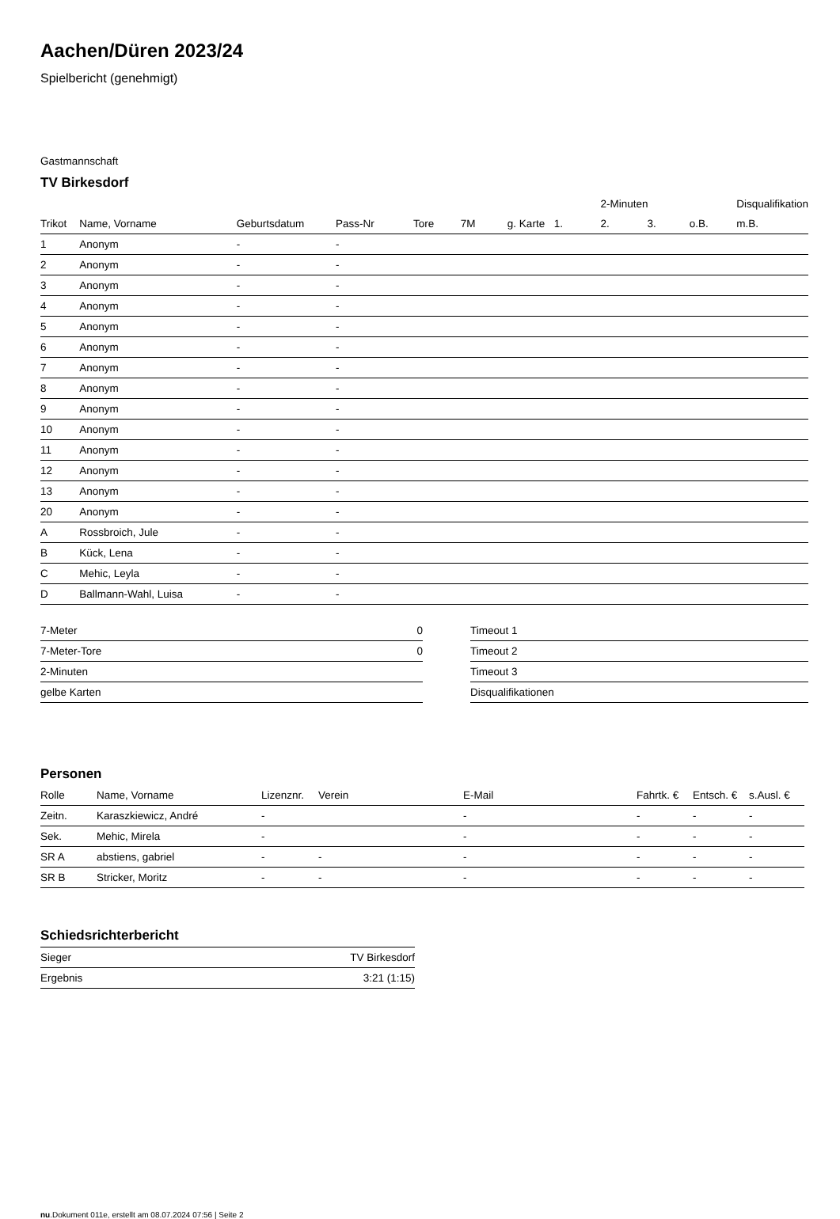Aachen/Düren 2023/24
Spielbericht (genehmigt)
Gastmannschaft
TV Birkesdorf
| | | | | | | | | 2-Minuten | | | Disqualifikation |
| Trikot | Name, Vorname | Geburtsdatum | Pass-Nr | Tore | 7M | g. Karte | 1. | 2. | 3. | o.B. | m.B. |
| 1 | Anonym | - | - | | | | | | | | |
| 2 | Anonym | - | - | | | | | | | | |
| 3 | Anonym | - | - | | | | | | | | |
| 4 | Anonym | - | - | | | | | | | | |
| 5 | Anonym | - | - | | | | | | | | |
| 6 | Anonym | - | - | | | | | | | | |
| 7 | Anonym | - | - | | | | | | | | |
| 8 | Anonym | - | - | | | | | | | | |
| 9 | Anonym | - | - | | | | | | | | |
| 10 | Anonym | - | - | | | | | | | | |
| 11 | Anonym | - | - | | | | | | | | |
| 12 | Anonym | - | - | | | | | | | | |
| 13 | Anonym | - | - | | | | | | | | |
| 20 | Anonym | - | - | | | | | | | | |
| A | Rossbroich, Jule | - | - | | | | | | | | |
| B | Kück, Lena | - | - | | | | | | | | |
| C | Mehic, Leyla | - | - | | | | | | | | |
| D | Ballmann-Wahl, Luisa | - | - | | | | | | | | |
| 7-Meter | 0 |
| 7-Meter-Tore | 0 |
| 2-Minuten | |
| gelbe Karten | |
| Timeout 1 |
| Timeout 2 |
| Timeout 3 |
| Disqualifikationen |
Personen
| Rolle | Name, Vorname | Lizenznr. | Verein | E-Mail | Fahrtk. € | Entsch. € | s.Ausl. € |
| --- | --- | --- | --- | --- | --- | --- | --- |
| Zeitn. | Karaszkiewicz, André | - | | - | - | - | - |
| Sek. | Mehic, Mirela | - | | - | - | - | - |
| SR A | abstiens, gabriel | - | - | - | - | - | - |
| SR B | Stricker, Moritz | - | - | - | - | - | - |
Schiedsrichterbericht
| Sieger | TV Birkesdorf |
| Ergebnis | 3:21 (1:15) |
nu.Dokument 011e, erstellt am 08.07.2024 07:56 | Seite 2